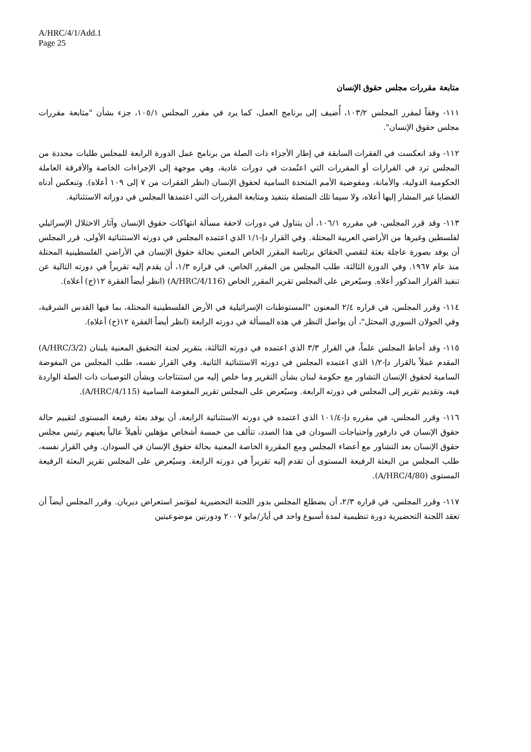A/HRC/4/1/Add.1
Page 25
متابعة مقررات مجلس حقوق الإنسان
١١١- وفقاً لمقرر المجلس ١٠٣/٢، أُضيف إلى برنامج العمل، كما يرد في مقرر المجلس ١٠٥/١، جزء بشأن "متابعة مقررات مجلس حقوق الإنسان".
١١٢- وقد انعكست في الفقرات السابقة في إطار الأجزاء ذات الصلة من برنامج عمل الدورة الرابعة للمجلس طلبات محددة من المجلس ترد في القرارات أو المقررات التي اعتُمدت في دورات عادية، وهي موجهة إلى الإجراءات الخاصة والأفرقة العاملة الحكومية الدولية، والأمانة، ومفوضية الأمم المتحدة السامية لحقوق الإنسان (انظر الفقرات من ٧ إلى ١٠٩ أعلاه). وتنعكس أدناه القضايا غير المشار إليها أعلاه، ولا سيما تلك المتصلة بتنفيذ ومتابعة المقررات التي اعتمدها المجلس في دوراته الاستثنائية.
١١٣- وقد قرر المجلس، في مقرره ١٠٦/١، أن يتناول في دورات لاحقة مسألة انتهاكات حقوق الإنسان وآثار الاحتلال الإسرائيلي لفلسطين وغيرها من الأراضي العربية المحتلة. وفي القرار دإ-١/١ الذي اعتمده المجلس في دورته الاستثنائية الأولى، قرر المجلس أن يوفد بصورة عاجلة بعثة لتقصي الحقائق برئاسة المقرر الخاص المعني بحالة حقوق الإنسان في الأراضي الفلسطينية المحتلة منذ عام ١٩٦٧. وفي الدورة الثالثة، طلب المجلس من المقرر الخاص، في قراره ١/٣، أن يقدم إليه تقريراً في دورته التالية عن تنفيذ القرار المذكور أعلاه. وسيُعرض على المجلس تقرير المقرر الخاص (A/HRC/4/116) (انظر أيضاً الفقرة ١٢(ح) أعلاه).
١١٤- وقرر المجلس، في قراره ٢/٤ المعنون "المستوطنات الإسرائيلية في الأرض الفلسطينية المحتلة، بما فيها القدس الشرقية، وفي الجولان السوري المحتل"، أن يواصل النظر في هذه المسألة في دورته الرابعة (انظر أيضاً الفقرة ١٢(ح) أعلاه).
١١٥- وقد أحاط المجلس علماً، في القرار ٣/٣ الذي اعتمده في دورته الثالثة، بتقرير لجنة التحقيق المعنية بلبنان (A/HRC/3/2) المقدم عملاً بالقرار دإ-١/٢ الذي اعتمده المجلس في دورته الاستثنائية الثانية. وفي القرار نفسه، طلب المجلس من المفوضة السامية لحقوق الإنسان التشاور مع حكومة لبنان بشأن التقرير وما خلص إليه من استنتاجات وبشأن التوصيات ذات الصلة الواردة فيه، وتقديم تقرير إلى المجلس في دورته الرابعة. وسيُعرض على المجلس تقرير المفوضة السامية (A/HRC/4/115).
١١٦- وقرر المجلس، في مقرره دإ-١٠١/٤ الذي اعتمده في دورته الاستثنائية الرابعة، أن يوفد بعثة رفيعة المستوى لتقييم حالة حقوق الإنسان في دارفور واحتياجات السودان في هذا الصدد، تتألف من خمسة أشخاص مؤهلين تأهيلاً عالياً يعينهم رئيس مجلس حقوق الإنسان بعد التشاور مع أعضاء المجلس ومع المقررة الخاصة المعنية بحالة حقوق الإنسان في السودان. وفي القرار نفسه، طلب المجلس من البعثة الرفيعة المستوى أن تقدم إليه تقريراً في دورته الرابعة. وسيُعرض على المجلس تقرير البعثة الرفيعة المستوى (A/HRC/4/80).
١١٧- وقرر المجلس، في قراره ٢/٣، أن يضطلع المجلس بدور اللجنة التحضيرية لمؤتمر استعراض ديربان. وقرر المجلس أيضاً أن تعقد اللجنة التحضيرية دورة تنظيمية لمدة أسبوع واحد في أيار/مايو ٢٠٠٧ ودورتين موضوعيتين